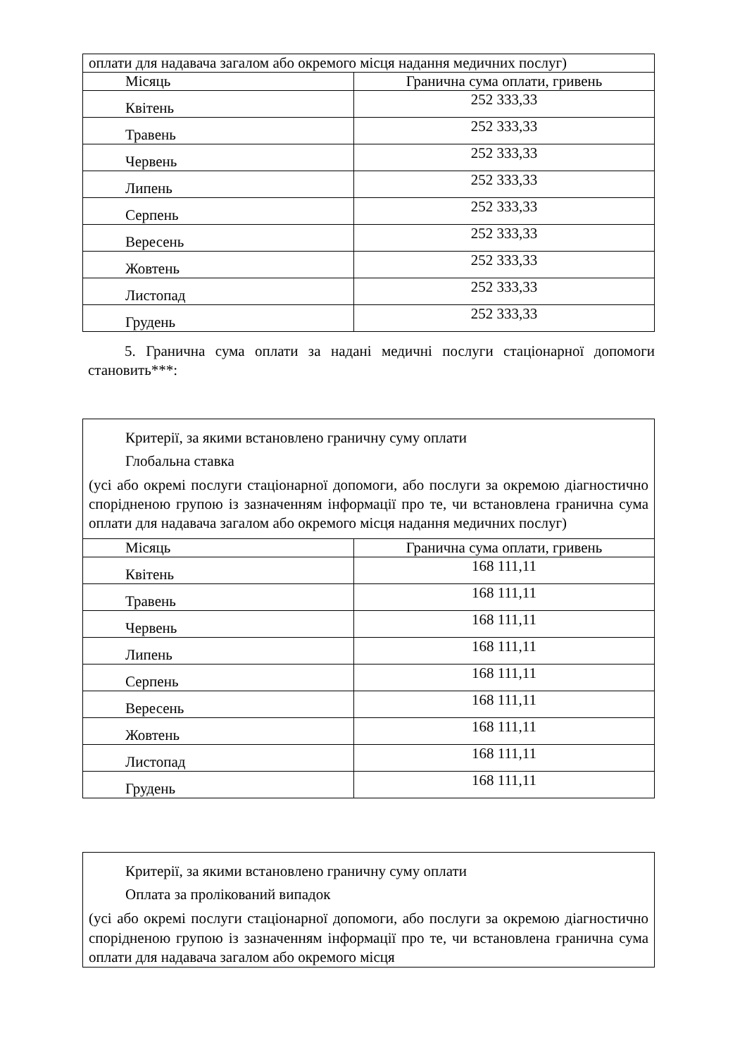| оплати для надавача загалом або окремого місця надання медичних послуг) | |
| Місяць | Гранична сума оплати, гривень |
| Квітень | 252 333,33 |
| Травень | 252 333,33 |
| Червень | 252 333,33 |
| Липень | 252 333,33 |
| Серпень | 252 333,33 |
| Вересень | 252 333,33 |
| Жовтень | 252 333,33 |
| Листопад | 252 333,33 |
| Грудень | 252 333,33 |
5. Гранична сума оплати за надані медичні послуги стаціонарної допомоги становить***:
| Критерії, за якими встановлено граничну суму оплати Глобальна ставка (усі або окремі послуги стаціонарної допомоги, або послуги за окремою діагностично спорідненою групою із зазначенням інформації про те, чи встановлена гранична сума оплати для надавача загалом або окремого місця надання медичних послуг) | |
| Місяць | Гранична сума оплати, гривень |
| Квітень | 168 111,11 |
| Травень | 168 111,11 |
| Червень | 168 111,11 |
| Липень | 168 111,11 |
| Серпень | 168 111,11 |
| Вересень | 168 111,11 |
| Жовтень | 168 111,11 |
| Листопад | 168 111,11 |
| Грудень | 168 111,11 |
| Критерії, за якими встановлено граничну суму оплати Оплата за пролікований випадок (усі або окремі послуги стаціонарної допомоги, або послуги за окремою діагностично спорідненою групою із зазначенням інформації про те, чи встановлена гранична сума оплати для надавача загалом або окремого місця |